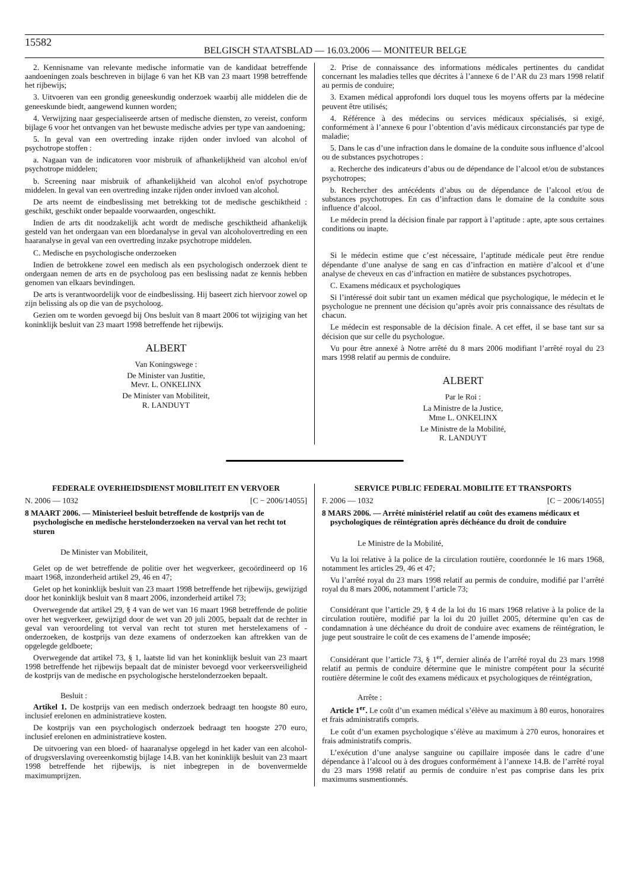15582
BELGISCH STAATSBLAD — 16.03.2006 — MONITEUR BELGE
2. Kennisname van relevante medische informatie van de kandidaat betreffende aandoeningen zoals beschreven in bijlage 6 van het KB van 23 maart 1998 betreffende het rijbewijs;
3. Uitvoeren van een grondig geneeskundig onderzoek waarbij alle middelen die de geneeskunde biedt, aangewend kunnen worden;
4. Verwijzing naar gespecialiseerde artsen of medische diensten, zo vereist, conform bijlage 6 voor het ontvangen van het bewuste medische advies per type van aandoening;
5. In geval van een overtreding inzake rijden onder invloed van alcohol of psychotrope stoffen :
a. Nagaan van de indicatoren voor misbruik of afhankelijkheid van alcohol en/of psychotrope middelen;
b. Screening naar misbruik of afhankelijkheid van alcohol en/of psychotrope middelen. In geval van een overtreding inzake rijden onder invloed van alcohol.
De arts neemt de eindbeslissing met betrekking tot de medische geschiktheid : geschikt, geschikt onder bepaalde voorwaarden, ongeschikt.
Indien de arts dit noodzakelijk acht wordt de medische geschiktheid afhankelijk gesteld van het ondergaan van een bloedanalyse in geval van alcoholovertreding en een haaranalyse in geval van een overtreding inzake psychotrope middelen.
C. Medische en psychologische onderzoeken
Indien de betrokkene zowel een medisch als een psychologisch onderzoek dient te ondergaan nemen de arts en de psycholoog pas een beslissing nadat ze kennis hebben genomen van elkaars bevindingen.
De arts is verantwoordelijk voor de eindbeslissing. Hij baseert zich hiervoor zowel op zijn belissing als op die van de psycholoog.
Gezien om te worden gevoegd bij Ons besluit van 8 maart 2006 tot wijziging van het koninklijk besluit van 23 maart 1998 betreffende het rijbewijs.
ALBERT
Van Koningswege :
De Minister van Justitie,
Mevr. L. ONKELINX
De Minister van Mobiliteit,
R. LANDUYT
2. Prise de connaissance des informations médicales pertinentes du candidat concernant les maladies telles que décrites à l’annexe 6 de l’AR du 23 mars 1998 relatif au permis de conduire;
3. Examen médical approfondi lors duquel tous les moyens offerts par la médecine peuvent être utilisés;
4. Référence à des médecins ou services médicaux spécialisés, si exigé, conformément à l’annexe 6 pour l’obtention d’avis médicaux circonstanciés par type de maladie;
5. Dans le cas d’une infraction dans le domaine de la conduite sous influence d’alcool ou de substances psychotropes :
a. Recherche des indicateurs d’abus ou de dépendance de l’alcool et/ou de substances psychotropes;
b. Rechercher des antécédents d’abus ou de dépendance de l’alcool et/ou de substances psychotropes. En cas d’infraction dans le domaine de la conduite sous influence d’alcool.
Le médecin prend la décision finale par rapport à l’aptitude : apte, apte sous certaines conditions ou inapte.
Si le médecin estime que c’est nécessaire, l’aptitude médicale peut être rendue dépendante d’une analyse de sang en cas d’infraction en matière d’alcool et d’une analyse de cheveux en cas d’infraction en matière de substances psychotropes.
C. Examens médicaux et psychologiques
Si l’intéressé doit subir tant un examen médical que psychologique, le médecin et le psychologue ne prennent une décision qu’après avoir pris connaissance des résultats de chacun.
Le médecin est responsable de la décision finale. A cet effet, il se base tant sur sa décision que sur celle du psychologue.
Vu pour être annexé à Notre arrêté du 8 mars 2006 modifiant l’arrêté royal du 23 mars 1998 relatif au permis de conduire.
ALBERT
Par le Roi :
La Ministre de la Justice,
Mme L. ONKELINX
Le Ministre de la Mobilité,
R. LANDUYT
FEDERALE OVERHEIDSDIENST MOBILITEIT EN VERVOER
N. 2006 — 1032 [C − 2006/14055]
8 MAART 2006. — Ministerieel besluit betreffende de kostprijs van de psychologische en medische herstelonderzoeken na verval van het recht tot sturen
De Minister van Mobiliteit,
Gelet op de wet betreffende de politie over het wegverkeer, gecoördineerd op 16 maart 1968, inzonderheid artikel 29, 46 en 47;
Gelet op het koninklijk besluit van 23 maart 1998 betreffende het rijbewijs, gewijzigd door het koninklijk besluit van 8 maart 2006, inzonderheid artikel 73;
Overwegende dat artikel 29, § 4 van de wet van 16 maart 1968 betreffende de politie over het wegverkeer, gewijzigd door de wet van 20 juli 2005, bepaalt dat de rechter in geval van veroordeling tot verval van recht tot sturen met herstelexamens of -onderzoeken, de kostprijs van deze examens of onderzoeken kan aftrekken van de opgelegde geldboete;
Overwegende dat artikel 73, § 1, laatste lid van het koninklijk besluit van 23 maart 1998 betreffende het rijbewijs bepaalt dat de minister bevoegd voor verkeersveiligheid de kostprijs van de medische en psychologische herstelonderzoeken bepaalt.
Besluit :
Artikel 1. De kostprijs van een medisch onderzoek bedraagt ten hoogste 80 euro, inclusief erelonen en administratieve kosten.
De kostprijs van een psychologisch onderzoek bedraagt ten hoogste 270 euro, inclusief erelonen en administratieve kosten.
De uitvoering van een bloed- of haaranalyse opgelegd in het kader van een alcohol- of drugsverslaving overeenkomstig bijlage 14.B. van het koninklijk besluit van 23 maart 1998 betreffende het rijbewijs, is niet inbegrepen in de bovenvermelde maximumprijzen.
SERVICE PUBLIC FEDERAL MOBILITE ET TRANSPORTS
F. 2006 — 1032 [C − 2006/14055]
8 MARS 2006. — Arrêté ministériel relatif au coût des examens médicaux et psychologiques de réintégration après déchéance du droit de conduire
Le Ministre de la Mobilité,
Vu la loi relative à la police de la circulation routière, coordonnée le 16 mars 1968, notamment les articles 29, 46 et 47;
Vu l’arrêté royal du 23 mars 1998 relatif au permis de conduire, modifié par l’arrêté royal du 8 mars 2006, notamment l’article 73;
Considérant que l’article 29, § 4 de la loi du 16 mars 1968 relative à la police de la circulation routière, modifié par la loi du 20 juillet 2005, détermine qu’en cas de condamnation à une déchéance du droit de conduire avec examens de réintégration, le juge peut soustraire le coût de ces examens de l’amende imposée;
Considérant que l’article 73, § 1<sup>er</sup>, dernier alinéa de l’arrêté royal du 23 mars 1998 relatif au permis de conduire détermine que le ministre compétent pour la sécurité routière détermine le coût des examens médicaux et psychologiques de réintégration,
Arrête :
Article 1<sup>er</sup>. Le coût d’un examen médical s’élève au maximum à 80 euros, honoraires et frais administratifs compris.
Le coût d’un examen psychologique s’élève au maximum à 270 euros, honoraires et frais administratifs compris.
L’exécution d’une analyse sanguine ou capillaire imposée dans le cadre d’une dépendance à l’alcool ou à des drogues conformément à l’annexe 14.B. de l’arrêté royal du 23 mars 1998 relatif au permis de conduire n’est pas comprise dans les prix maximums susmentionnés.